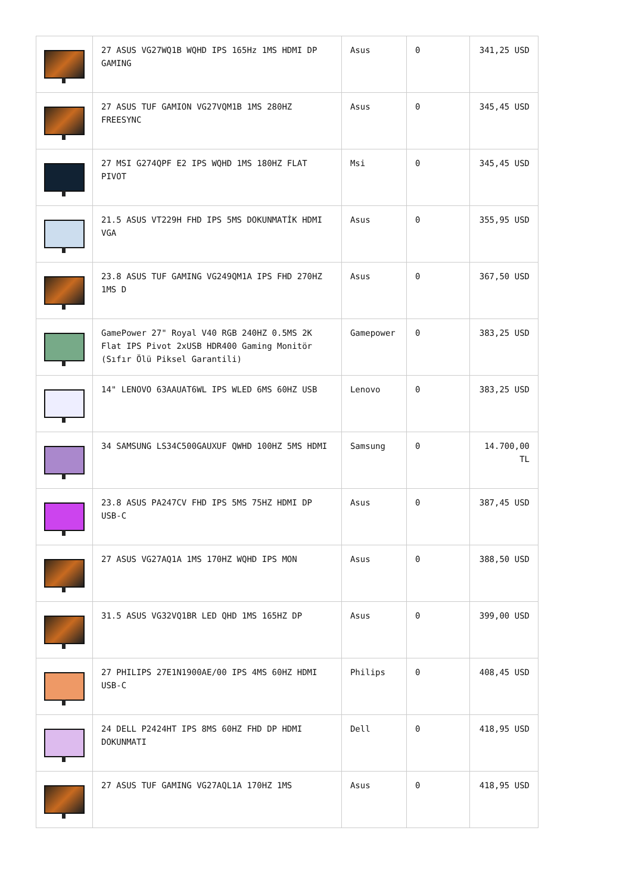| | 27 ASUS VG27WQ1B WQHD IPS 165Hz 1MS HDMI DP GAMING | Asus | 0 | 341,25 USD |
| | 27 ASUS TUF GAMION VG27VQM1B 1MS 280HZ FREESYNC | Asus | 0 | 345,45 USD |
| | 27 MSI G274QPF E2 IPS WQHD 1MS 180HZ FLAT PIVOT | Msi | 0 | 345,45 USD |
| | 21.5 ASUS VT229H FHD IPS 5MS DOKUNMATİK HDMI VGA | Asus | 0 | 355,95 USD |
| | 23.8 ASUS TUF GAMING VG249QM1A IPS FHD 270HZ 1MS D | Asus | 0 | 367,50 USD |
| | GamePower 27" Royal V40 RGB 240HZ 0.5MS 2K Flat IPS Pivot 2xUSB HDR400 Gaming Monitör (Sıfır Ölü Piksel Garantili) | Gamepower | 0 | 383,25 USD |
| | 14" LENOVO 63AAUAT6WL IPS WLED 6MS 60HZ USB | Lenovo | 0 | 383,25 USD |
| | 34 SAMSUNG LS34C500GAUXUF QWHD 100HZ 5MS HDMI | Samsung | 0 | 14.700,00 TL |
| | 23.8 ASUS PA247CV FHD IPS 5MS 75HZ HDMI DP USB-C | Asus | 0 | 387,45 USD |
| | 27 ASUS VG27AQ1A 1MS 170HZ WQHD IPS MON | Asus | 0 | 388,50 USD |
| | 31.5 ASUS VG32VQ1BR LED QHD 1MS 165HZ DP | Asus | 0 | 399,00 USD |
| | 27 PHILIPS 27E1N1900AE/00 IPS 4MS 60HZ HDMI USB-C | Philips | 0 | 408,45 USD |
| | 24 DELL P2424HT IPS 8MS 60HZ FHD DP HDMI DOKUNMATI | Dell | 0 | 418,95 USD |
| | 27 ASUS TUF GAMING VG27AQL1A 170HZ 1MS | Asus | 0 | 418,95 USD |